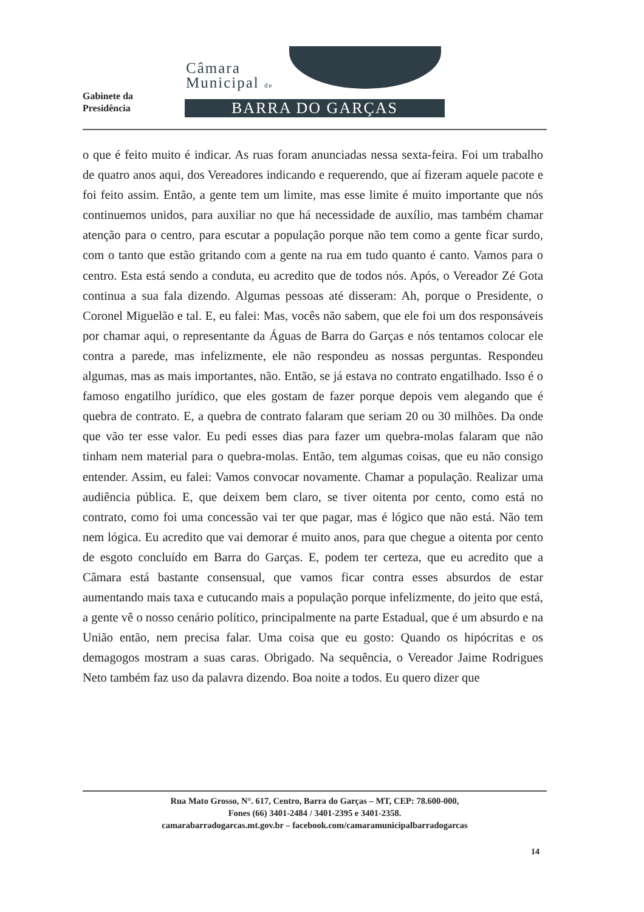Gabinete da
Presidência
Câmara
Municipal de
BARRA DO GARÇAS
o que é feito muito é indicar. As ruas foram anunciadas nessa sexta-feira. Foi um trabalho de quatro anos aqui, dos Vereadores indicando e requerendo, que aí fizeram aquele pacote e foi feito assim. Então, a gente tem um limite, mas esse limite é muito importante que nós continuemos unidos, para auxiliar no que há necessidade de auxílio, mas também chamar atenção para o centro, para escutar a população porque não tem como a gente ficar surdo, com o tanto que estão gritando com a gente na rua em tudo quanto é canto. Vamos para o centro. Esta está sendo a conduta, eu acredito que de todos nós. Após, o Vereador Zé Gota continua a sua fala dizendo. Algumas pessoas até disseram: Ah, porque o Presidente, o Coronel Miguelão e tal. E, eu falei: Mas, vocês não sabem, que ele foi um dos responsáveis por chamar aqui, o representante da Águas de Barra do Garças e nós tentamos colocar ele contra a parede, mas infelizmente, ele não respondeu as nossas perguntas. Respondeu algumas, mas as mais importantes, não. Então, se já estava no contrato engatilhado. Isso é o famoso engatilho jurídico, que eles gostam de fazer porque depois vem alegando que é quebra de contrato. E, a quebra de contrato falaram que seriam 20 ou 30 milhões. Da onde que vão ter esse valor. Eu pedi esses dias para fazer um quebra-molas falaram que não tinham nem material para o quebra-molas. Então, tem algumas coisas, que eu não consigo entender. Assim, eu falei: Vamos convocar novamente. Chamar a população. Realizar uma audiência pública. E, que deixem bem claro, se tiver oitenta por cento, como está no contrato, como foi uma concessão vai ter que pagar, mas é lógico que não está. Não tem nem lógica. Eu acredito que vai demorar é muito anos, para que chegue a oitenta por cento de esgoto concluído em Barra do Garças. E, podem ter certeza, que eu acredito que a Câmara está bastante consensual, que vamos ficar contra esses absurdos de estar aumentando mais taxa e cutucando mais a população porque infelizmente, do jeito que está, a gente vê o nosso cenário político, principalmente na parte Estadual, que é um absurdo e na União então, nem precisa falar. Uma coisa que eu gosto: Quando os hipócritas e os demagogos mostram a suas caras. Obrigado. Na sequência, o Vereador Jaime Rodrigues Neto também faz uso da palavra dizendo. Boa noite a todos. Eu quero dizer que
Rua Mato Grosso, N°. 617, Centro, Barra do Garças – MT, CEP: 78.600-000,
Fones (66) 3401-2484 / 3401-2395 e 3401-2358.
camarabarradogarcas.mt.gov.br – facebook.com/camaramunicipalbarradogarcas
14